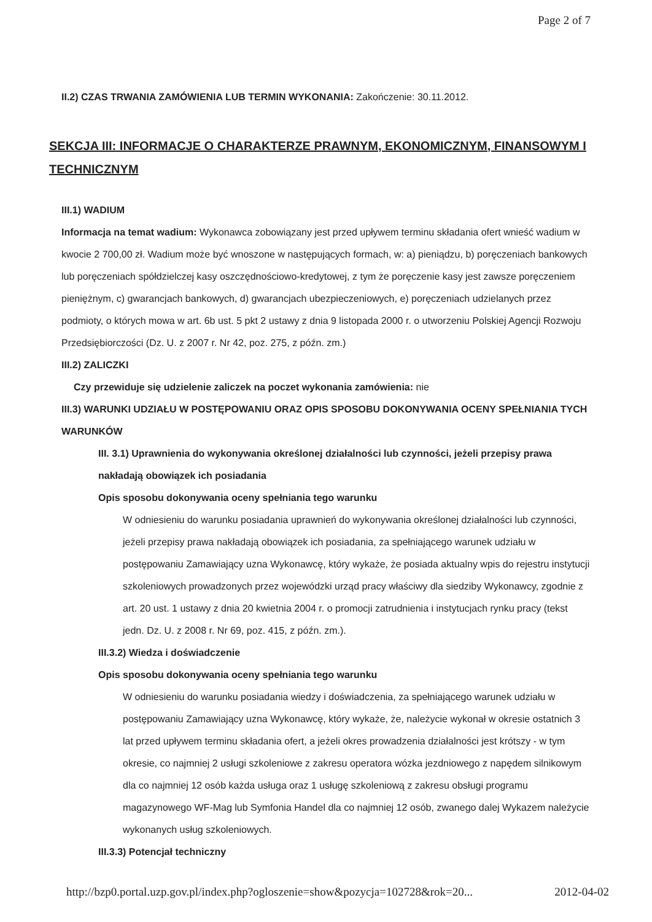Page 2 of 7
II.2) CZAS TRWANIA ZAMÓWIENIA LUB TERMIN WYKONANIA: Zakończenie: 30.11.2012.
SEKCJA III: INFORMACJE O CHARAKTERZE PRAWNYM, EKONOMICZNYM, FINANSOWYM I TECHNICZNYM
III.1) WADIUM
Informacja na temat wadium: Wykonawca zobowiązany jest przed upływem terminu składania ofert wnieść wadium w kwocie 2 700,00 zł. Wadium może być wnoszone w następujących formach, w: a) pieniądzu, b) poręczeniach bankowych lub poręczeniach spółdzielczej kasy oszczędnościowo-kredytowej, z tym że poręczenie kasy jest zawsze poręczeniem pieniężnym, c) gwarancjach bankowych, d) gwarancjach ubezpieczeniowych, e) poręczeniach udzielanych przez podmioty, o których mowa w art. 6b ust. 5 pkt 2 ustawy z dnia 9 listopada 2000 r. o utworzeniu Polskiej Agencji Rozwoju Przedsiębiorczości (Dz. U. z 2007 r. Nr 42, poz. 275, z późn. zm.)
III.2) ZALICZKI
Czy przewiduje się udzielenie zaliczek na poczet wykonania zamówienia: nie
III.3) WARUNKI UDZIAŁU W POSTĘPOWANIU ORAZ OPIS SPOSOBU DOKONYWANIA OCENY SPEŁNIANIA TYCH WARUNKÓW
III. 3.1) Uprawnienia do wykonywania określonej działalności lub czynności, jeżeli przepisy prawa nakładają obowiązek ich posiadania
Opis sposobu dokonywania oceny spełniania tego warunku
W odniesieniu do warunku posiadania uprawnień do wykonywania określonej działalności lub czynności, jeżeli przepisy prawa nakładają obowiązek ich posiadania, za spełniającego warunek udziału w postępowaniu Zamawiający uzna Wykonawcę, który wykaże, że posiada aktualny wpis do rejestru instytucji szkoleniowych prowadzonych przez wojewódzki urząd pracy właściwy dla siedziby Wykonawcy, zgodnie z art. 20 ust. 1 ustawy z dnia 20 kwietnia 2004 r. o promocji zatrudnienia i instytucjach rynku pracy (tekst jedn. Dz. U. z 2008 r. Nr 69, poz. 415, z późn. zm.).
III.3.2) Wiedza i doświadczenie
Opis sposobu dokonywania oceny spełniania tego warunku
W odniesieniu do warunku posiadania wiedzy i doświadczenia, za spełniającego warunek udziału w postępowaniu Zamawiający uzna Wykonawcę, który wykaże, że, należycie wykonał w okresie ostatnich 3 lat przed upływem terminu składania ofert, a jeżeli okres prowadzenia działalności jest krótszy - w tym okresie, co najmniej 2 usługi szkoleniowe z zakresu operatora wózka jezdniowego z napędem silnikowym dla co najmniej 12 osób każda usługa oraz 1 usługę szkoleniową z zakresu obsługi programu magazynowego WF-Mag lub Symfonia Handel dla co najmniej 12 osób, zwanego dalej Wykazem należycie wykonanych usług szkoleniowych.
III.3.3) Potencjał techniczny
http://bzp0.portal.uzp.gov.pl/index.php?ogloszenie=show&pozycja=102728&rok=20... 2012-04-02